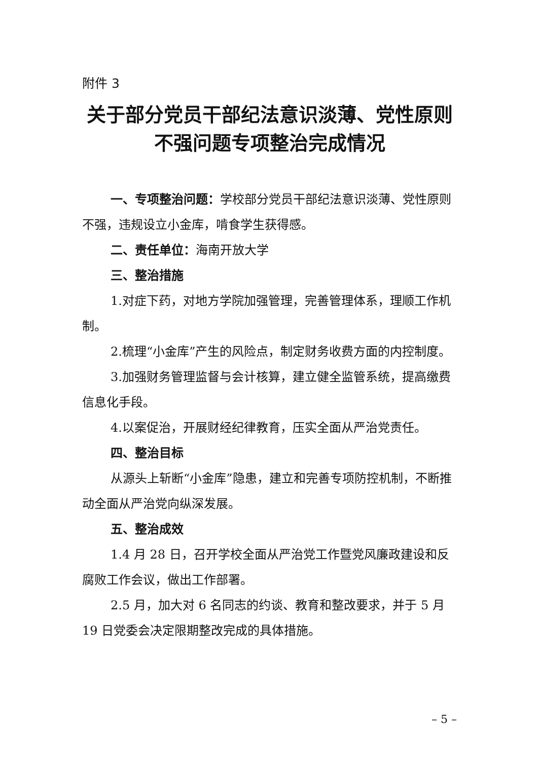附件 3
关于部分党员干部纪法意识淡薄、党性原则
不强问题专项整治完成情况
一、专项整治问题：学校部分党员干部纪法意识淡薄、党性原则不强，违规设立小金库，啃食学生获得感。
二、责任单位：海南开放大学
三、整治措施
1.对症下药，对地方学院加强管理，完善管理体系，理顺工作机制。
2.梳理“小金库”产生的风险点，制定财务收费方面的内控制度。
3.加强财务管理监督与会计核算，建立健全监管系统，提高缴费信息化手段。
4.以案促治，开展财经纪律教育，压实全面从严治党责任。
四、整治目标
从源头上斩断“小金库”隐患，建立和完善专项防控机制，不断推动全面从严治党向纵深发展。
五、整治成效
1.4 月 28 日，召开学校全面从严治党工作暨党风廉政建设和反腐败工作会议，做出工作部署。
2.5 月，加大对 6 名同志的约谈、教育和整改要求，并于 5 月 19 日党委会决定限期整改完成的具体措施。
– 5 –